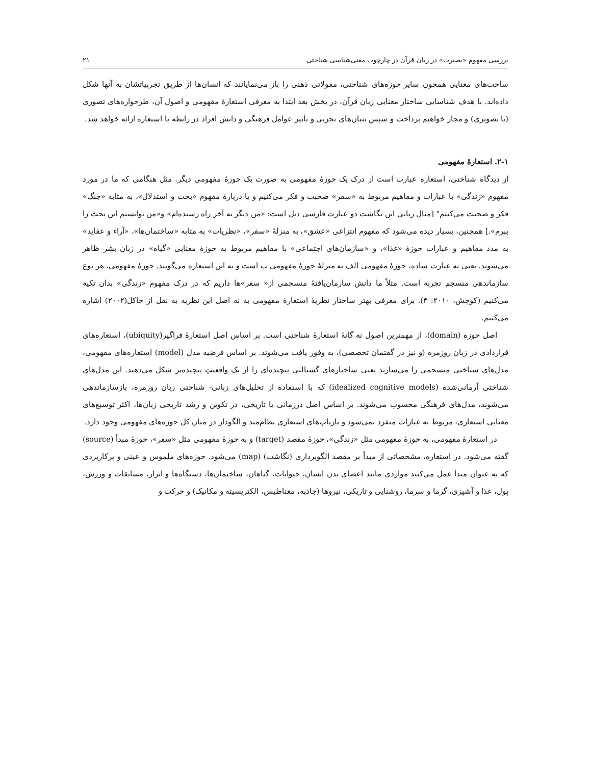بررسی مفهوم «بصیرت» در زبان قرآن در چارچوب معنی‌شناسی شناختی ۲۱
ساخت‌های معنایی همچون سایر حوزه‌های شناختی، مقولاتی ذهنی را باز می‌نمایانند که انسان‌ها از طریق تجربیاتشان به آنها شکل داده‌اند. با هدف شناسایی ساختار معنایی زبان قرآن، در بخش بعد ابتدا به معرفی استعارهٔ مفهومی و اصول آن، طرحواره‌های تصوری (یا تصویری) و مجاز خواهیم پرداخت و سپس بنیان‌های تجربی و تأثیر عوامل فرهنگی و دانش افراد در رابطه با استعاره ارائه خواهد شد.
۲-۱. استعارهٔ مفهومی
از دیدگاه شناختی، استعاره عبارت است از درک یک حوزهٔ مفهومی به صورت یک حوزهٔ مفهومی دیگر. مثل هنگامی که ما در مورد مفهوم «زندگی» با عبارات و مفاهیم مربوط به «سفر» صحبت و فکر می‌کنیم و یا دربارهٔ مفهوم «بحث و استدلال»، به مثابه «جنگ» فکر و صحبت می‌کنیم" [مثال زبانی این نگاشت دو عبارت فارسی ذیل است: «من دیگر به آخر راه رسیده‌ام» و«من توانستم این بحث را ببرم».] همچنین، بسیار دیده می‌شود که مفهوم انتزاعی «عشق»، به منزلهٔ «سفر»، «نظریات» به مثابه «ساختمان‌ها»، «آراء و عقاید» به مدد مفاهیم و عبارات حوزهٔ «غذا»، و «سازمان‌های اجتماعی» با مفاهیم مربوط به حوزهٔ معنایی «گیاه» در زبان بشر ظاهر می‌شوند. یعنی به عبارت ساده، حوزهٔ مفهومی الف به منزلهٔ حوزهٔ مفهومی ب است و به این استعاره می‌گویند. حوزهٔ مفهومی، هر نوع سازماندهی منسجم تجربه است. مثلاً ما دانش سازمان‌یافتهٔ منسجمی از« سفر»ها داریم که در درک مفهوم «زندگی» بدان تکیه می‌کنیم (کوچش، ۲۰۱۰: ۴). برای معرفی بهتر ساختار نظریهٔ استعارهٔ مفهومی به نه اصل این نظریه به نقل از جاکل(۲۰۰۲) اشاره می‌کنیم.
اصل حوزه (domain)، از مهمترین اصول نه گانهٔ استعارهٔ شناختی است. بر اساس اصل استعارهٔ فراگیر(ubiquity)، استعاره‌های قراردادی در زبان روزمره (و نیز در گفتمان تخصصی)، به وفور یافت می‌شوند. بر اساس فرضیه مدل (model) استعاره‌های مفهومی، مدل‌های شناختی منسجمی را می‌سازند یعنی ساختارهای گشتالتی پیچیده‌ای را از یک واقعیتِ پیچیده‌تر شکل می‌دهند. این مدل‌های شناختی آرمانی‌شده (idealized cognitive models) که با استفاده از تحلیل‌های زبانی- شناختی زبان روزمره، بازسازماندهی می‌شوند، مدل‌های فرهنگی محسوب می‌شوند. بر اساس اصل درزمانی یا تاریخی، در تکوین و رشد تاریخی زبان‌ها، اکثر توسیع‌های معنایی استعاری، مربوط به عبارات منفرد نمی‌شود و بازتاب‌های استعاری نظام‌مند و الگودار در میان کل حوزه‌های مفهومی وجود دارد.
در استعارهٔ مفهومی، به حوزهٔ مفهومی مثل «زندگی»، حوزهٔ مقصد (target) و به حوزهٔ مفهومی مثل «سفر»، حوزهٔ مبدأ (source) گفته می‌شود. در استعاره، مشخصاتی از مبدأ بر مقصد الگوبرداری (نگاشت) (map) می‌شود. حوزه‌های ملموس و عینی و پرکاربردی که به عنوان مبدأ عمل می‌کنند مواردی مانند اعضای بدن انسان، حیوانات، گیاهان، ساختمان‌ها، دستگاه‌ها و ابزار، مسابقات و ورزش، پول، غذا و آشپزی، گرما و سرما، روشنایی و تاریکی، نیروها (جاذبه، مغناطیس، الکتریسیته و مکانیک) و حرکت و